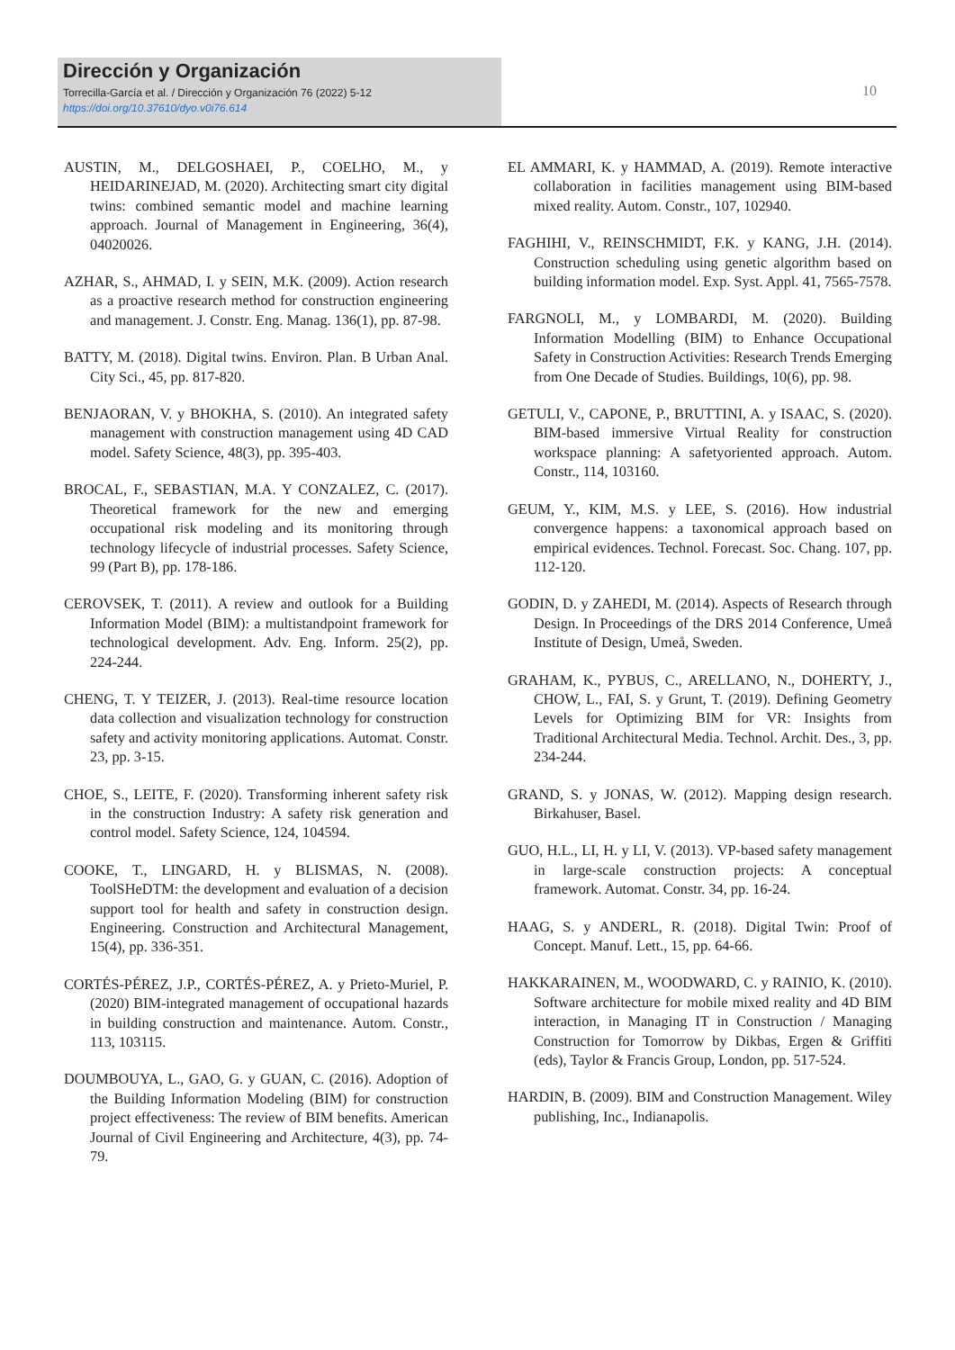Dirección y Organización
Torrecilla-García et al. / Dirección y Organización 76 (2022) 5-12
https://doi.org/10.37610/dyo.v0i76.614
10
AUSTIN, M., DELGOSHAEI, P., COELHO, M., y HEIDARINEJAD, M. (2020). Architecting smart city digital twins: combined semantic model and machine learning approach. Journal of Management in Engineering, 36(4), 04020026.
AZHAR, S., AHMAD, I. y SEIN, M.K. (2009). Action research as a proactive research method for construction engineering and management. J. Constr. Eng. Manag. 136(1), pp. 87-98.
BATTY, M. (2018). Digital twins. Environ. Plan. B Urban Anal. City Sci., 45, pp. 817-820.
BENJAORAN, V. y BHOKHA, S. (2010). An integrated safety management with construction management using 4D CAD model. Safety Science, 48(3), pp. 395-403.
BROCAL, F., SEBASTIAN, M.A. Y CONZALEZ, C. (2017). Theoretical framework for the new and emerging occupational risk modeling and its monitoring through technology lifecycle of industrial processes. Safety Science, 99 (Part B), pp. 178-186.
CEROVSEK, T. (2011). A review and outlook for a Building Information Model (BIM): a multistandpoint framework for technological development. Adv. Eng. Inform. 25(2), pp. 224-244.
CHENG, T. Y TEIZER, J. (2013). Real-time resource location data collection and visualization technology for construction safety and activity monitoring applications. Automat. Constr. 23, pp. 3-15.
CHOE, S., LEITE, F. (2020). Transforming inherent safety risk in the construction Industry: A safety risk generation and control model. Safety Science, 124, 104594.
COOKE, T., LINGARD, H. y BLISMAS, N. (2008). ToolSHeDTM: the development and evaluation of a decision support tool for health and safety in construction design. Engineering. Construction and Architectural Management, 15(4), pp. 336-351.
CORTÉS-PÉREZ, J.P., CORTÉS-PÉREZ, A. y Prieto-Muriel, P. (2020) BIM-integrated management of occupational hazards in building construction and maintenance. Autom. Constr., 113, 103115.
DOUMBOUYA, L., GAO, G. y GUAN, C. (2016). Adoption of the Building Information Modeling (BIM) for construction project effectiveness: The review of BIM benefits. American Journal of Civil Engineering and Architecture, 4(3), pp. 74-79.
EL AMMARI, K. y HAMMAD, A. (2019). Remote interactive collaboration in facilities management using BIM-based mixed reality. Autom. Constr., 107, 102940.
FAGHIHI, V., REINSCHMIDT, F.K. y KANG, J.H. (2014). Construction scheduling using genetic algorithm based on building information model. Exp. Syst. Appl. 41, 7565-7578.
FARGNOLI, M., y LOMBARDI, M. (2020). Building Information Modelling (BIM) to Enhance Occupational Safety in Construction Activities: Research Trends Emerging from One Decade of Studies. Buildings, 10(6), pp. 98.
GETULI, V., CAPONE, P., BRUTTINI, A. y ISAAC, S. (2020). BIM-based immersive Virtual Reality for construction workspace planning: A safetyoriented approach. Autom. Constr., 114, 103160.
GEUM, Y., KIM, M.S. y LEE, S. (2016). How industrial convergence happens: a taxonomical approach based on empirical evidences. Technol. Forecast. Soc. Chang. 107, pp. 112-120.
GODIN, D. y ZAHEDI, M. (2014). Aspects of Research through Design. In Proceedings of the DRS 2014 Conference, Umeå Institute of Design, Umeå, Sweden.
GRAHAM, K., PYBUS, C., ARELLANO, N., DOHERTY, J., CHOW, L., FAI, S. y Grunt, T. (2019). Defining Geometry Levels for Optimizing BIM for VR: Insights from Traditional Architectural Media. Technol. Archit. Des., 3, pp. 234-244.
GRAND, S. y JONAS, W. (2012). Mapping design research. Birkahuser, Basel.
GUO, H.L., LI, H. y LI, V. (2013). VP-based safety management in large-scale construction projects: A conceptual framework. Automat. Constr. 34, pp. 16-24.
HAAG, S. y ANDERL, R. (2018). Digital Twin: Proof of Concept. Manuf. Lett., 15, pp. 64-66.
HAKKARAINEN, M., WOODWARD, C. y RAINIO, K. (2010). Software architecture for mobile mixed reality and 4D BIM interaction, in Managing IT in Construction / Managing Construction for Tomorrow by Dikbas, Ergen & Griffiti (eds), Taylor & Francis Group, London, pp. 517-524.
HARDIN, B. (2009). BIM and Construction Management. Wiley publishing, Inc., Indianapolis.